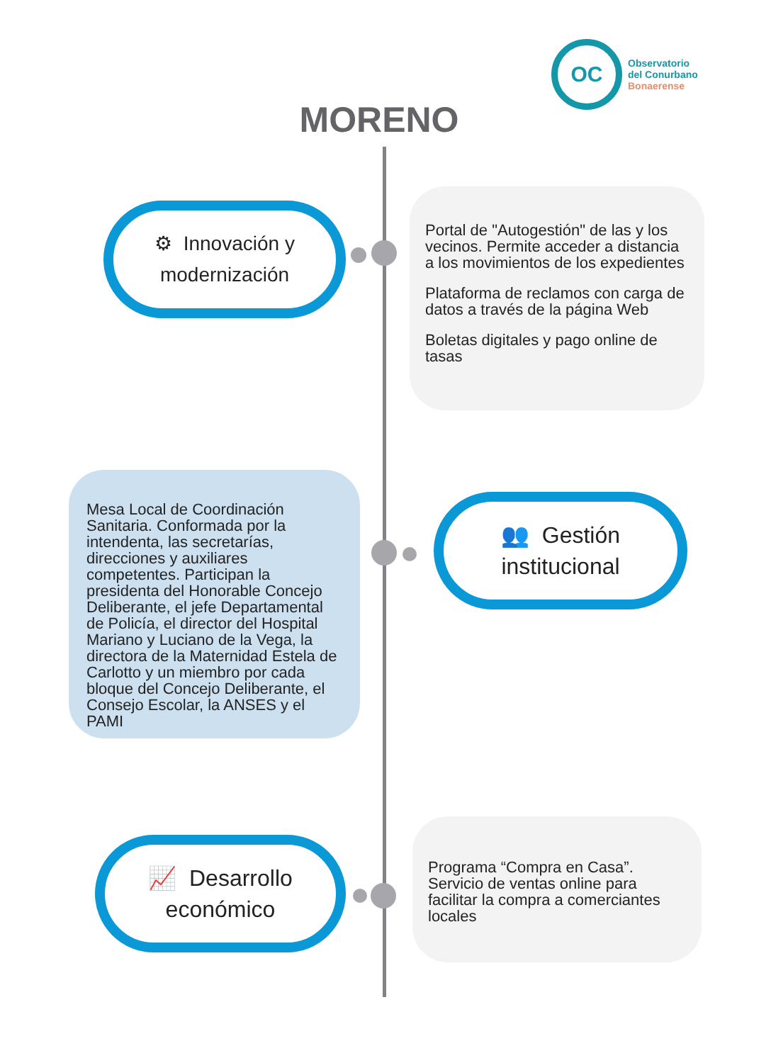OC
Observatorio
del Conurbano
Bonaerense
MORENO
⚙ Innovación y
modernización
Portal de "Autogestión" de las y los vecinos. Permite acceder a distancia a los movimientos de los expedientes
Plataforma de reclamos con carga de datos a través de la página Web
Boletas digitales y pago online de tasas
Mesa Local de Coordinación Sanitaria. Conformada por la intendenta, las secretarías, direcciones y auxiliares competentes. Participan la presidenta del Honorable Concejo Deliberante, el jefe Departamental de Policía, el director del Hospital Mariano y Luciano de la Vega, la directora de la Maternidad Estela de Carlotto y un miembro por cada bloque del Concejo Deliberante, el Consejo Escolar, la ANSES y el PAMI
👥 Gestión
institucional
📈 Desarrollo
económico
Programa “Compra en Casa”. Servicio de ventas online para facilitar la compra a comerciantes locales